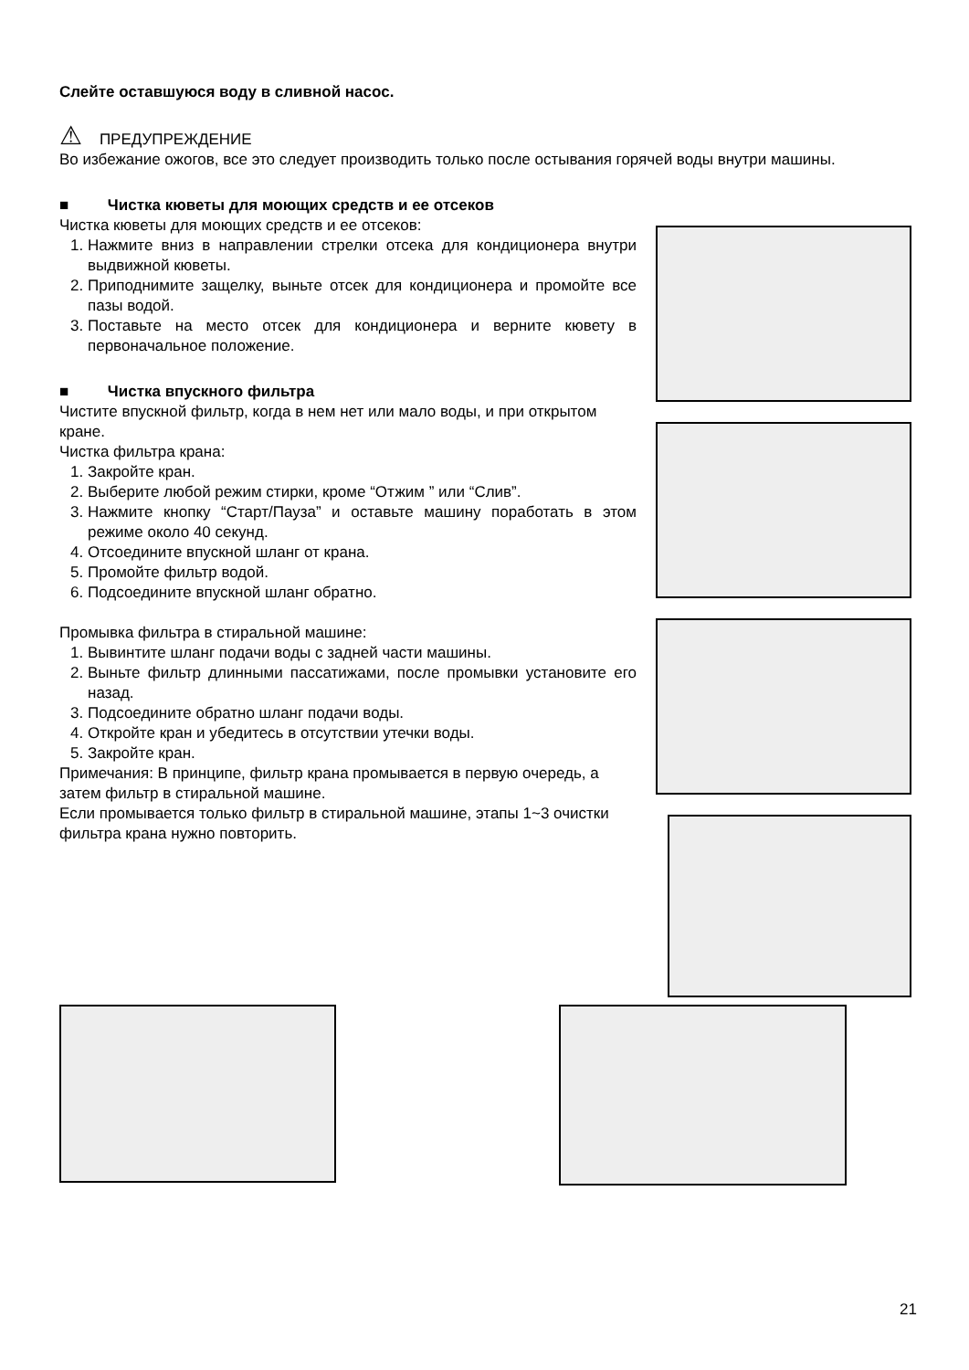Слейте оставшуюся воду в сливной насос.
⚠ ПРЕДУПРЕЖДЕНИЕ
Во избежание ожогов, все это следует производить только после остывания горячей воды внутри машины.
■ Чистка кюветы для моющих средств и ее отсеков
Чистка кюветы для моющих средств и ее отсеков:
1. Нажмите вниз в направлении стрелки отсека для кондиционера внутри выдвижной кюветы.
2. Приподнимите защелку, выньте отсек для кондиционера и промойте все пазы водой.
3. Поставьте на место отсек для кондиционера и верните кювету в первоначальное положение.
■ Чистка впускного фильтра
Чистите впускной фильтр, когда в нем нет или мало воды, и при открытом кране.
Чистка фильтра крана:
1. Закройте кран.
2. Выберите любой режим стирки, кроме “Отжим ” или “Слив”.
3. Нажмите кнопку “Старт/Пауза” и оставьте машину поработать в этом режиме около 40 секунд.
4. Отсоедините впускной шланг от крана.
5. Промойте фильтр водой.
6. Подсоедините впускной шланг обратно.
Промывка фильтра в стиральной машине:
1. Вывинтите шланг подачи воды с задней части машины.
2. Выньте фильтр длинными пассатижами, после промывки установите его назад.
3. Подсоедините обратно шланг подачи воды.
4. Откройте кран и убедитесь в отсутствии утечки воды.
5. Закройте кран.
Примечания: В принципе, фильтр крана промывается в первую очередь, а затем фильтр в стиральной машине.
Если промывается только фильтр в стиральной машине, этапы 1~3 очистки фильтра крана нужно повторить.
21